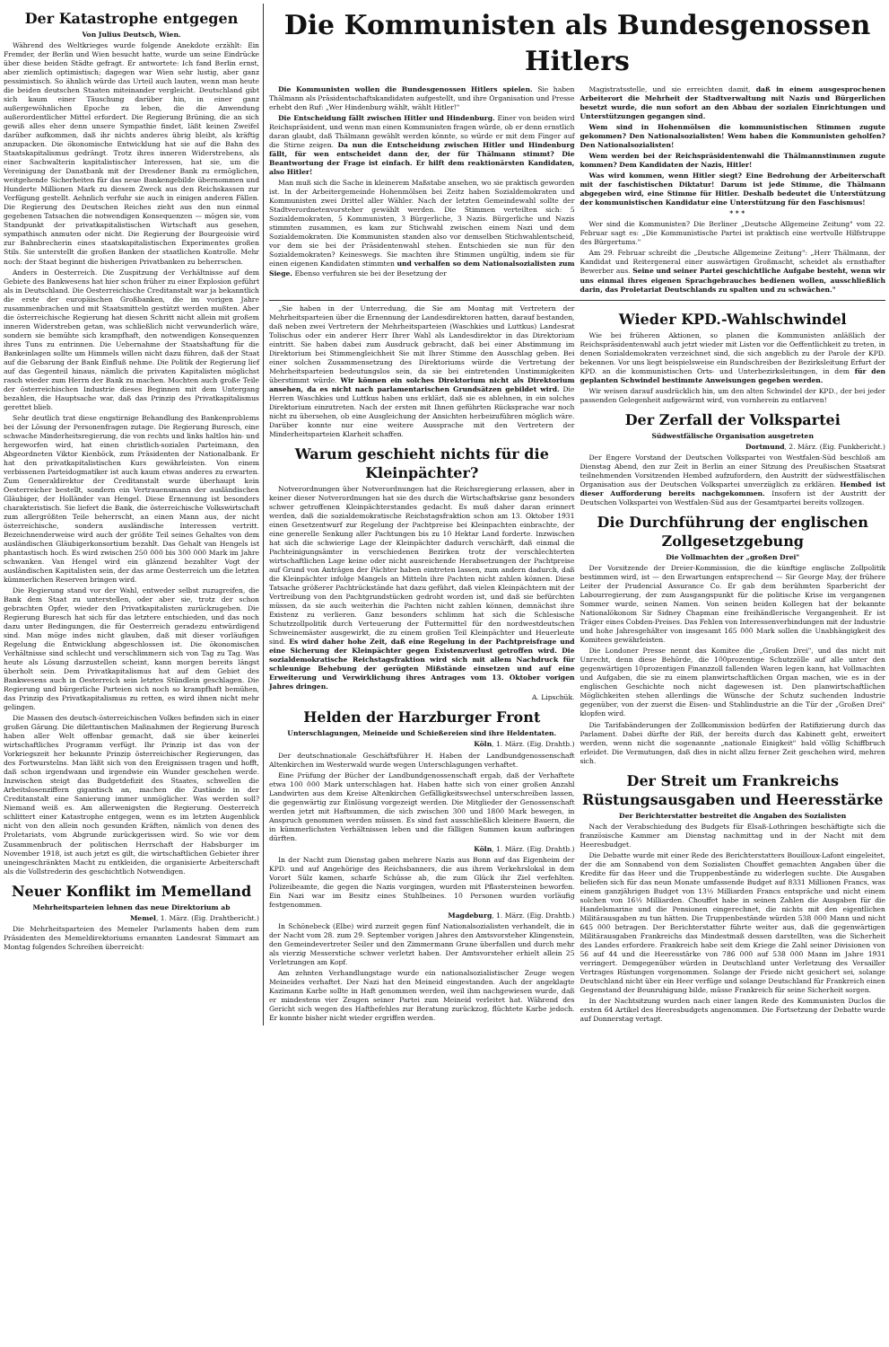Der Katastrophe entgegen
Von Julius Deutsch, Wien.
Während des Weltkrieges wurde folgende Anekdote erzählt: Ein Fremder, der Berlin und Wien besucht hatte, wurde um seine Eindrücke über diese beiden Städte gefragt. Er antwortete: Ich fand Berlin ernst, aber ziemlich optimistisch; dagegen war Wien sehr lustig, aber ganz pessimistisch. So ähnlich würde das Urteil auch lauten, wenn man heute die beiden deutschen Staaten miteinander vergleicht. Deutschland gibt sich kaum einer Täuschung darüber hin, in einer ganz außergewöhnlichen Epoche zu leben, die die Anwendung außerordentlicher Mittel erfordert. Die Regierung Brüning, die an sich gewiß alles eher denn unsere Sympathie findet, läßt keinen Zweifel darüber aufkommen, daß ihr nichts anderes übrig bleibt, als kräftig anzupacken. Die ökonomische Entwicklung hat sie auf die Bahn des Staatskapitalismus gedrängt. Trotz ihres inneren Widerstrebens, als einer Sachwalterin kapitalistischer Interessen, hat sie, um die Vereinigung der Danatbank mit der Dresdener Bank zu ermöglichen, weitgehende Sicherheiten für das neue Bankengebilde übernommen und Hunderte Millionen Mark zu diesem Zweck aus den Reichskassen zur Verfügung gestellt. Aehnlich verfuhr sie auch in einigen anderen Fällen. Die Regierung des Deutschen Reiches zieht aus den nun einmal gegebenen Tatsachen die notwendigen Konsequenzen — mögen sie, vom Standpunkt der privatkapitalistischen Wirtschaft aus gesehen, sympathisch anmuten oder nicht. Die Regierung der Bourgeoisie wird zur Bahnbrecherin eines staatskapitalistischen Experimentes großen Stils. Sie unterstellt die großen Banken der staatlichen Kontrolle. Mehr noch: der Staat beginnt die bisherigen Privatbanken zu beherrschen.
Anders in Oesterreich. Die Zuspitzung der Verhältnisse auf dem Gebiete des Bankwesens hat hier schon früher zu einer Explosion geführt als in Deutschland. Die Oesterreichische Creditanstalt war ja bekanntlich die erste der europäischen Großbanken, die im vorigen Jahre zusammenbrachen und mit Staatsmitteln gestützt werden mußten. Aber die österreichische Regierung hat diesen Schritt nicht allein mit großem inneren Widerstreben getan, was schließlich nicht verwunderlich wäre, sondern sie bemühte sich krampfhaft, den notwendigen Konsequenzen ihres Tuns zu entrinnen. Die Uebernahme der Staatshaftung für die Bankeinlagen sollte um Himmels willen nicht dazu führen, daß der Staat auf die Gebarung der Bank Einfluß nehme. Die Politik der Regierung lief auf das Gegenteil hinaus, nämlich die privaten Kapitalisten möglichst rasch wieder zum Herrn der Bank zu machen. Mochten auch große Teile der österreichischen Industrie dieses Beginnen mit dem Untergang bezahlen, die Hauptsache war, daß das Prinzip des Privatkapitalismus gerettet blieb.
Sehr deutlich trat diese engstirnige Behandlung des Bankenproblems bei der Lösung der Personenfragen zutage. Die Regierung Buresch, eine schwache Minderheitsregierung, die von rechts und links haltlos hin- und hergeworfen wird, hat einen christlich-sozialen Parteimann, den Abgeordneten Viktor Kienböck, zum Präsidenten der Nationalbank. Er hat den privatkapitalistischen Kurs gewährleisten. Von einem verbissenen Parteidogmatiker ist auch kaum etwas anderes zu erwarten. Zum Generaldirektor der Creditanstalt wurde überhaupt kein Oesterreicher bestellt, sondern ein Vertrauensmann der ausländischen Gläubiger, der Holländer van Hengel. Diese Ernennung ist besonders charakteristisch. Sie liefert die Bank, die österreichische Volkswirtschaft zum allergrößten Teile beherrscht, an einen Mann aus, der nicht österreichische, sondern ausländische Interessen vertritt. Bezeichnenderweise wird auch der größte Teil seines Gehaltes von dem ausländischen Gläubigerkonsortium bezahlt. Das Gehalt van Hengels ist phantastisch hoch. Es wird zwischen 250 000 bis 300 000 Mark im Jahre schwanken. Van Hengel wird ein glänzend bezahlter Vogt der ausländischen Kapitalisten sein, der das arme Oesterreich um die letzten kümmerlichen Reserven bringen wird.
Die Regierung stand vor der Wahl, entweder selbst zuzugreifen, die Bank dem Staat zu unterstellen, oder aber sie, trotz der schon gebrachten Opfer, wieder den Privatkapitalisten zurückzugeben. Die Regierung Buresch hat sich für das letztere entschieden, und das noch dazu unter Bedingungen, die für Oesterreich geradezu entwürdigend sind. Man möge indes nicht glauben, daß mit dieser vorläufigen Regelung die Entwicklung abgeschlossen ist. Die ökonomischen Verhältnisse sind schlecht und verschlimmern sich von Tag zu Tag. Was heute als Lösung darzustellen scheint, kann morgen bereits längst überholt sein. Dem Privatkapitalismus hat auf dem Gebiet des Bankwesens auch in Oesterreich sein letztes Stündlein geschlagen. Die Regierung und bürgerliche Parteien sich noch so krampfhaft bemühen, das Prinzip des Privatkapitalismus zu retten, es wird ihnen nicht mehr gelingen.
Die Massen des deutsch-österreichischen Volkes befinden sich in einer großen Gärung. Die dilettantischen Maßnahmen der Regierung Buresch haben aller Welt offenbar gemacht, daß sie über keinerlei wirtschaftliches Programm verfügt. Ihr Prinzip ist das von der Vorkriegszeit her bekannte Prinzip österreichischer Regierungen, das des Fortwurstelns. Man läßt sich von den Ereignissen tragen und hofft, daß schon irgendwann und irgendwie ein Wunder geschehen werde. Inzwischen steigt das Budgetdefizit des Staates, schwellen die Arbeitslosenziffern gigantisch an, machen die Zustände in der Creditanstalt eine Sanierung immer unmöglicher. Was werden soll? Niemand weiß es. Am allerwenigsten die Regierung. Oesterreich schlittert einer Katastrophe entgegen, wenn es im letzten Augenblick nicht von den allein noch gesunden Kräften, nämlich von denen des Proletariats, vom Abgrunde zurückgerissen wird. So wie vor dem Zusammenbruch der politischen Herrschaft der Habsburger im November 1918, ist auch jetzt es gilt, die wirtschaftlichen Gebieter ihrer uneingeschränkten Macht zu entkleiden, die organisierte Arbeiterschaft als die Vollstrederin des geschichtlich Notwendigen.
Neuer Konflikt im Memelland
Mehrheitsparteien lehnen das neue Direktorium ab
Memel, 1. März. (Eig. Drahtbericht.)
Die Mehrheitsparteien des Memeler Parlaments haben dem zum Präsidenten des Memeldirektoriums ernannten Landesrat Simmart am Montag folgendes Schreiben überreicht:
Die Kommunisten als Bundesgenossen Hitlers
Die Kommunisten wollen die Bundesgenossen Hitlers spielen. Sie haben Thälmann als Präsidentschaftskandidaten aufgestellt, und ihre Organisation und Presse erhebt den Ruf: „Wer Hindenburg wählt, wählt Hitler!"
Die Entscheidung fällt zwischen Hitler und Hindenburg. Einer von beiden wird Reichspräsident, und wenn man einen Kommunisten fragen würde, ob er denn ernstlich daran glaubt, daß Thälmann gewählt werden könnte, so würde er mit dem Finger auf die Stirne zeigen. Da nun die Entscheidung zwischen Hitler und Hindenburg fällt, für wen entscheidet dann der, der für Thälmann stimmt? Die Beantwortung der Frage ist einfach. Er hilft dem reaktionärsten Kandidaten, also Hitler!
Man muß sich die Sache in kleinerem Maßstabe ansehen, wo sie praktisch geworden ist. In der Arbeitergemeinde Hohenmölsen bei Zeitz haben Sozialdemokraten und Kommunisten zwei Drittel aller Wähler. Nach der letzten Gemeindewahl sollte der Stadtverordnetenvorsteher gewählt werden. Die Stimmen verteilten sich: 5 Sozialdemokraten, 5 Kommunisten, 3 Bürgerliche, 3 Nazis. Bürgerliche und Nazis stimmten zusammen, es kam zur Stichwahl zwischen einem Nazi und dem Sozialdemokraten. Die Kommunisten standen also vor demselben Stichwahlentscheid, vor dem sie bei der Präsidentenwahl stehen. Entschieden sie nun für den Sozialdemokraten? Keineswegs. Sie machten ihre Stimmen ungültig, indem sie für einen eigenen Kandidaten stimmten und verhalfen so dem Nationalsozialisten zum Siege. Ebenso verfuhren sie bei der Besetzung der
Magistratsstelle, und sie erreichten damit, daß in einem ausgesprochenen Arbeiterort die Mehrheit der Stadtverwaltung mit Nazis und Bürgerlichen besetzt wurde, die nun sofort an den Abbau der sozialen Einrichtungen und Unterstützungen gegangen sind.
Wem sind in Hohenmölsen die kommunistischen Stimmen zugute gekommen? Den Nationalsozialisten! Wem haben die Kommunisten geholfen? Den Nationalsozialisten!
Wem werden bei der Reichspräsidentenwahl die Thälmannstimmen zugute kommen? Dem Kandidaten der Nazis, Hitler!
Was wird kommen, wenn Hitler siegt? Eine Bedrohung der Arbeiterschaft mit der faschistischen Diktatur! Darum ist jede Stimme, die Thälmann abgegeben wird, eine Stimme für Hitler. Deshalb bedeutet die Unterstützung der kommunistischen Kandidatur eine Unterstützung für den Faschismus!
* * *
Wer sind die Kommunisten? Die Berliner „Deutsche Allgemeine Zeitung" vom 22. Februar sagt es: „Die Kommunistische Partei ist praktisch eine wertvolle Hilfstruppe des Bürgertums."
Am 29. Februar schreibt die „Deutsche Allgemeine Zeitung": „Herr Thälmann, der Kandidat und Reitergeneral einer auswärtigen Großmacht, scheidet als ernsthafter Bewerber aus. Seine und seiner Partei geschichtliche Aufgabe besteht, wenn wir uns einmal ihres eigenen Sprachgebrauches bedienen wollen, ausschließlich darin, das Proletariat Deutschlands zu spalten und zu schwächen."
„Sie haben in der Unterredung, die Sie am Montag mit Vertretern der Mehrheitsparteien über die Ernennung der Landesdirektoren hatten, darauf bestanden, daß neben zwei Vertretern der Mehrheitsparteien (Waschkies und Luttkus) Landesrat Tolischus oder ein anderer Herr Ihrer Wahl als Landesdirektor in das Direktorium eintritt. Sie haben dabei zum Ausdruck gebracht, daß bei einer Abstimmung im Direktorium bei Stimmengleichheit Sie mit Ihrer Stimme den Ausschlag geben. Bei einer solchen Zusammensetzung des Direktoriums würde die Vertretung der Mehrheitsparteien bedeutungslos sein, da sie bei eintretenden Unstimmigkeiten überstimmt würde. Wir können ein solches Direktorium nicht als Direktorium ansehen, da es nicht nach parlamentarischen Grundsätzen gebildet wird. Die Herren Waschkies und Luttkus haben uns erklärt, daß sie es ablehnen, in ein solches Direktorium einzutreten. Nach der ersten mit Ihnen geführten Rücksprache war noch nicht zu übersehen, ob eine Ausgleichung der Ansichten herbeizuführen möglich wäre. Darüber konnte nur eine weitere Aussprache mit den Vertretern der Minderheitsparteien Klarheit schaffen.
Warum geschieht nichts für die Kleinpächter?
Notverordnungen über Notverordnungen hat die Reichsregierung erlassen, aber in keiner dieser Notverordnungen hat sie des durch die Wirtschaftskrise ganz besonders schwer getroffenen Kleinpächterstandes gedacht. Es muß daher daran erinnert werden, daß die sozialdemokratische Reichstagsfraktion schon am 13. Oktober 1931 einen Gesetzentwurf zur Regelung der Pachtpreise bei Kleinpachten einbrachte, der eine generelle Senkung aller Pachtungen bis zu 10 Hektar Land forderte. Inzwischen hat sich die schwierige Lage der Kleinpächter dadurch verschärft, daß einmal die Pachteinigungsämter in verschiedenen Bezirken trotz der verschlechterten wirtschaftlichen Lage keine oder nicht ausreichende Herabsetzungen der Pachtpreise auf Grund von Anträgen der Pächter haben eintreten lassen, zum andern dadurch, daß die Kleinpächter infolge Mangels an Mitteln ihre Pachten nicht zahlen können. Diese Tatsache größerer Pachtrückstände hat dazu geführt, daß vielen Kleinpächtern mit der Vertreibung von den Pachtgrundstücken gedroht worden ist, und daß sie befürchten müssen, da sie auch weiterhin die Pachten nicht zahlen können, demnächst ihre Existenz zu verlieren. Ganz besonders schlimm hat sich die Schlesische Schutzzollpolitik durch Verteuerung der Futtermittel für den nordwestdeutschen Schweinemäster ausgewirkt, die zu einem großen Teil Kleinpächter und Heuerleute sind. Es wird daher hohe Zeit, daß eine Regelung in der Pachtpreisfrage und eine Sicherung der Kleinpächter gegen Existenzverlust getroffen wird. Die sozialdemokratische Reichstagsfraktion wird sich mit allem Nachdruck für schleunige Behebung der gerügten Mißstände einsetzen und auf eine Erweiterung und Verwirklichung ihres Antrages vom 13. Oktober vorigen Jahres dringen.
A. Lipschük.
Helden der Harzburger Front
Unterschlagungen, Meineide und Schießereien sind ihre Heldentaten.
Köln, 1. März. (Eig. Drahtb.)
Der deutschnationale Geschäftsführer H. Haben der Landbundgenossenschaft Altenkirchen im Westerwald wurde wegen Unterschlagungen verhaftet.
Eine Prüfung der Bücher der Landbundgenossenschaft ergab, daß der Verhaftete etwa 100 000 Mark unterschlagen hat. Haben hatte sich von einer großen Anzahl Landwirten aus dem Kreise Altenkirchen Gefälligkeitswechsel unterschreiben lassen, die gegenwärtig zur Einlösung vorgezeigt werden. Die Mitglieder der Genossenschaft werden jetzt mit Haftsummen, die sich zwischen 300 und 1800 Mark bewegen, in Anspruch genommen werden müssen. Es sind fast ausschließlich kleinere Bauern, die in kümmerlichsten Verhältnissen leben und die fälligen Summen kaum aufbringen dürften.
Köln, 1. März. (Eig. Drahtb.)
In der Nacht zum Dienstag gaben mehrere Nazis aus Bonn auf das Eigenheim der KPD. und auf Angehörige des Reichsbanners, die aus ihrem Verkehrslokal in dem Vorort Sülz kamen, scharfe Schüsse ab, die zum Glück ihr Ziel verfehlten. Polizeibeamte, die gegen die Nazis vorgingen, wurden mit Pflastersteinen beworfen. Ein Nazi war im Besitz eines Stuhlbeines. 10 Personen wurden vorläufig festgenommen.
Magdeburg, 1. März. (Eig. Drahtb.)
In Schönebeck (Elbe) wird zurzeit gegen fünf Nationalsozialisten verhandelt, die in der Nacht vom 28. zum 29. September vorigen Jahres den Amtsvorsteher Klingenstein, den Gemeindevertreter Seiler und den Zimmermann Grune überfallen und durch mehr als vierzig Messerstiche schwer verletzt haben. Der Amtsvorsteher erhielt allein 25 Verletzungen am Kopf.
Am zehnten Verhandlungstage wurde ein nationalsozialistischer Zeuge wegen Meineides verhaftet. Der Nazi hat den Meineid eingestanden. Auch der angeklagte Kazimann Karbe sollte in Haft genommen werden, weil ihm nachgewiesen wurde, daß er mindestens vier Zeugen seiner Partei zum Meineid verleitet hat. Während des Gericht sich wegen des Haftbefehles zur Beratung zurückzog, flüchtete Karbe jedoch. Er konnte bisher nicht wieder ergriffen werden.
Wieder KPD.-Wahlschwindel
Wie bei früheren Aktionen, so planen die Kommunisten anläßlich der Reichspräsidentenwahl auch jetzt wieder mit Listen vor die Oeffentlichkeit zu treten, in denen Sozialdemokraten verzeichnet sind, die sich angeblich zu der Parole der KPD. bekennen. Vor uns liegt beispielsweise ein Rundschreiben der Bezirksleitung Erfurt der KPD. an die kommunistischen Orts- und Unterbezirksleitungen, in dem für den geplanten Schwindel bestimmte Anweisungen gegeben werden.
Wir weisen darauf ausdrücklich hin, um den alten Schwindel der KPD., der bei jeder passenden Gelegenheit aufgewärmt wird, von vornherein zu entlarven!
Der Zerfall der Volkspartei
Südwestfälische Organisation ausgetreten
Dortmund, 2. März. (Eig. Funkbericht.)
Der Engere Vorstand der Deutschen Volkspartei von Westfalen-Süd beschloß am Dienstag Abend, den zur Zeit in Berlin an einer Sitzung des Preußischen Staatsrat teilnehmenden Vorsitzenden Hembed aufzufordern, den Austritt der südwestfälischen Organisation aus der Deutschen Volkspartei unverzüglich zu erklären. Hembed ist dieser Aufforderung bereits nachgekommen. Insofern ist der Austritt der Deutschen Volkspartei von Westfalen-Süd aus der Gesamtpartei bereits vollzogen.
Die Durchführung der englischen Zollgesetzgebung
Die Vollmachten der „großen Drei"
Der Vorsitzende der Dreier-Kommission, die die künftige englische Zollpolitik bestimmen wird, ist — den Erwartungen entsprechend — Sir George May, der frühere Leiter der Prudencial Assurance Co. Er gab dem berühmten Sparbericht der Labourregierung, der zum Ausgangspunkt für die politische Krise im vergangenen Sommer wurde, seinen Namen. Von seinen beiden Kollegen hat der bekannte Nationalökonom Sir Sidney Chapman eine freihändlerische Vergangenheit. Er ist Träger eines Cobden-Preises. Das Fehlen von Interessenverbindungen mit der Industrie und hohe Jahresgehälter von insgesamt 165 000 Mark sollen die Unabhängigkeit des Komitees gewährleisten.
Die Londoner Presse nennt das Komitee die „Großen Drei", und das nicht mit Unrecht, denn diese Behörde, die 100prozentige Schutzzölle auf alle unter den gegenwärtigen 10prozentigen Finanzzoll fallenden Waren legen kann, hat Vollmachten und Aufgaben, die sie zu einem planwirtschaftlichen Organ machen, wie es in der englischen Geschichte noch nicht dagewesen ist. Den planwirtschaftlichen Möglichkeiten stehen allerdings die Wünsche der Schutz suchenden Industrie gegenüber, von der zuerst die Eisen- und Stahlindustrie an die Tür der „Großen Drei" klopfen wird.
Die Tarifabänderungen der Zollkommission bedürfen der Ratifizierung durch das Parlament. Dabei dürfte der Riß, der bereits durch das Kabinett geht, erweitert werden, wenn nicht die sogenannte „nationale Einigkeit" bald völlig Schiffbruch erleidet. Die Vermutungen, daß dies in nicht allzu ferner Zeit geschehen wird, mehren sich.
Der Streit um Frankreichs Rüstungsausgaben und Heeresstärke
Der Berichterstatter bestreitet die Angaben des Sozialisten
Nach der Verabschiedung des Budgets für Elsaß-Lothringen beschäftigte sich die französische Kammer am Dienstag nachmittag und in der Nacht mit dem Heeresbudget.
Die Debatte wurde mit einer Rede des Berichterstatters Bouilloux-Lafont eingeleitet, der die am Sonnabend von dem Sozialisten Chouffet gemachten Angaben über die Kredite für das Heer und die Truppenbestände zu widerlegen suchte. Die Ausgaben beliefen sich für das neun Monate umfassende Budget auf 8331 Millionen Francs, was einem ganzjährigen Budget von 13½ Milliarden Francs entspräche und nicht einem solchen von 16½ Milliarden. Chouffet habe in seinen Zahlen die Ausgaben für die Handelsmarine und die Pensionen eingerechnet, die nichts mit den eigentlichen Militärausgaben zu tun hätten. Die Truppenbestände würden 538 000 Mann und nicht 645 000 betragen. Der Berichterstatter führte weiter aus, daß die gegenwärtigen Militärausgaben Frankreichs das Mindestmaß dessen darstellten, was die Sicherheit des Landes erfordere. Frankreich habe seit dem Kriege die Zahl seiner Divisionen von 56 auf 44 und die Heeresstärke von 786 000 auf 538 000 Mann im Jahre 1931 verringert. Demgegenüber würden in Deutschland unter Verletzung des Versailler Vertrages Rüstungen vorgenommen. Solange der Friede nicht gesichert sei, solange Deutschland nicht über ein Heer verfüge und solange Deutschland für Frankreich einen Gegenstand der Beunruhigung bilde, müsse Frankreich für seine Sicherheit sorgen.
In der Nachtsitzung wurden nach einer langen Rede des Kommunisten Duclos die ersten 64 Artikel des Heeresbudgets angenommen. Die Fortsetzung der Debatte wurde auf Donnerstag vertagt.